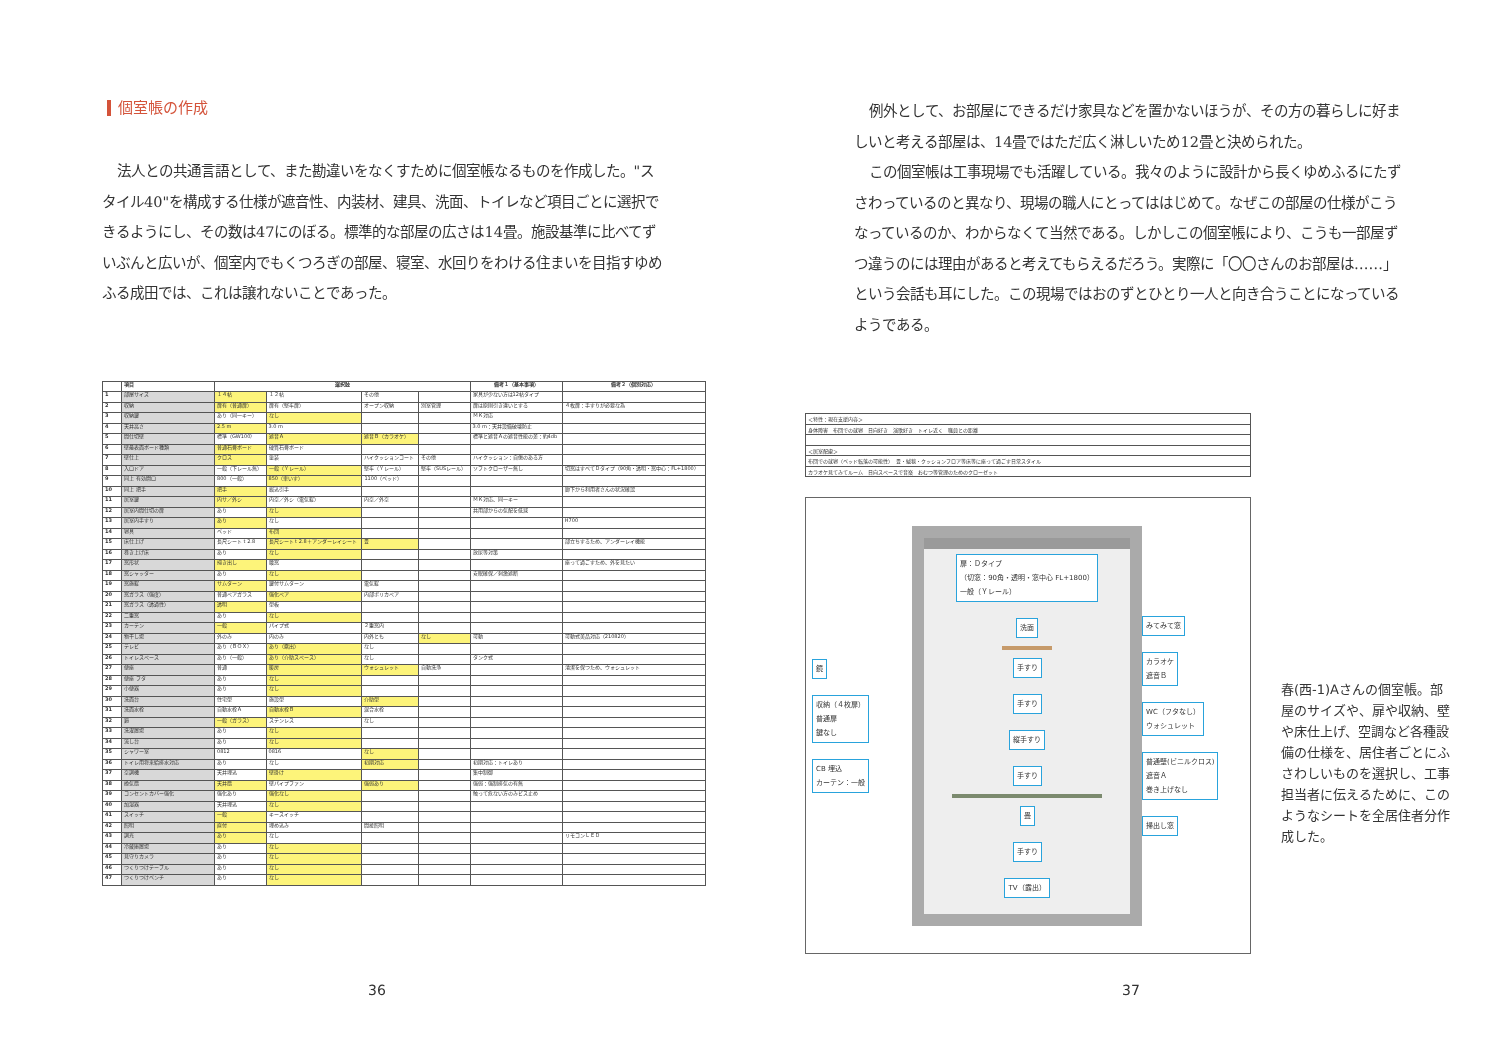個室帳の作成
法人との共通言語として、また勘違いをなくすために個室帳なるものを作成した。"スタイル40"を構成する仕様が遮音性、内装材、建具、洗面、トイレなど項目ごとに選択できるようにし、その数は47にのぼる。標準的な部屋の広さは14畳。施設基準に比べてずいぶんと広いが、個室内でもくつろぎの部屋、寝室、水回りをわける住まいを目指すゆめふる成田では、これは譲れないことであった。
| | 項目 | 選択肢 | | | | 備考１（基本事項） | 備考２（個別対応） |
| --- | --- | --- | --- | --- | --- | --- | --- |
| 1 | 部屋サイズ | １４帖 | １２帖 | その他 | | 家具が少ない方は12帖タイプ | |
| 2 | 収納 | 扉有（普通扉） | 扉有（堅牢扉） | オープン収納 | 別室管理 | 扉は原則引き違いとする | ４枚扉：手すりが必要な為 |
| 3 | 収納鍵 | あり（同一キー） | なし | | | ＭＫ対応 | |
| 4 | 天井高さ | 2.5 m | 3.0 m | | | 3.0 m：天井設備破壊防止 | |
| 5 | 間仕切壁 | 標準（GW100） | 遮音Ａ | 遮音Ｂ（カラオケ） | | 標準と遮音Ａの遮音性能の差：約4db | |
| 6 | 壁最表面ボード種類 | 普通石膏ボード | 硬質石膏ボード | | | | |
| 7 | 壁仕上 | クロス | 塗装 | ハイクッションコート | その他 | ハイクッション：自傷のある方 | |
| 8 | 入口ドア | 一般（下レール無） | 一般（Ｙレール） | 堅牢（Ｙレール） | 堅牢（SUSレール） | ソフトクローザー無し | 切窓はすべてＤタイプ（90角・透明・窓中心：FL+1800） |
| 9 | 同上 有効開口 | 800（一般） | 850（車いす） | 1100（ベッド） | | | |
| 10 | 同上 把手 | 把手 | 掘込引手 | | | | 廊下から利用者さんの状況確認 |
| 11 | 居室鍵 | 内サ／外シ | 内空／外シ（電気錠） | 内空／外空 | | ＭＫ対応、同一キー | |
| 12 | 居室内間仕切の扉 | あり | なし | | | 共用部からの気配を低減 | |
| 13 | 居室内手すり | あり | なし | | | | H700 |
| 14 | 寝具 | ベッド | 布団 | | | | |
| 15 | 床仕上げ | 長尺シート t 2.8 | 長尺シート t 2.8＋アンダーレイシート | 畳 | | | 部立ちするため、アンダーレイ機能 |
| 16 | 巻き上げ床 | あり | なし | | | 放尿等対策 | |
| 17 | 窓形状 | 掃き出し | 腰窓 | | | | 座って過ごすため、外を見たい |
| 18 | 窓シャッター | あり | なし | | | 安眠確保／刺激遮断 | |
| 19 | 窓施錠 | サムターン | 鍵付サムターン | 電気錠 | | | |
| 20 | 窓ガラス（強度） | 普通ペアガラス | 強化ペア | 内部ポリカペア | | | |
| 21 | 窓ガラス（透過性） | 透明 | 型板 | | | | |
| 22 | 二重窓 | あり | なし | | | | |
| 23 | カーテン | 一般 | パイプ式 | ２重窓内 | | | |
| 24 | 物干し場 | 外のみ | 内のみ | 内外とも | なし | 可動 | 可動式美品対応（210820） |
| 25 | テレビ | あり（ＢＯＸ） | あり（露出） | なし | | | |
| 26 | トイレスペース | あり（一般） | あり（介助スペース） | なし | | タンク式 | |
| 27 | 便座 | 普通 | 暖房 | ウォシュレット | 自動洗浄 | | 清潔を保つため、ウォシュレット |
| 28 | 便座 フタ | あり | なし | | | | |
| 29 | 小便器 | あり | なし | | | | |
| 30 | 洗面台 | 住宅型 | 施設型 | 介助型 | | | |
| 31 | 洗面水栓 | 自動水栓Ａ | 自動水栓Ｂ | 混合水栓 | | | |
| 32 | 鏡 | 一般（ガラス） | ステンレス | なし | | | |
| 33 | 洗濯置場 | あり | なし | | | | |
| 34 | 流し台 | あり | なし | | | | |
| 35 | シャワー室 | 0812 | 0816 | なし | | | |
| 36 | トイレ用将来給排水対応 | あり | なし | 初期対応 | | 初期対応：トイレあり | |
| 37 | 空調機 | 天井埋込 | 壁掛け | | | 集中制御 | |
| 38 | 換気扇 | 天井扇 | 壁パイプファン | 強弱あり | | 強弱：強制排気の有無 | |
| 39 | コンセントカバー強化 | 強化あり | 強化なし | | | 触って危ない方のみビス止め | |
| 40 | 加湿器 | 天井埋込 | なし | | | | |
| 41 | スイッチ | 一般 | キースイッチ | | | | |
| 42 | 照明 | 直付 | 埋め込み | 間接照明 | | | |
| 43 | 調光 | あり | なし | | | | リモコンＬＥＤ |
| 44 | 冷蔵庫置場 | あり | なし | | | | |
| 45 | 見守りカメラ | あり | なし | | | | |
| 46 | つくりつけテーブル | あり | なし | | | | |
| 47 | つくりつけベンチ | あり | なし | | | | |
36
例外として、お部屋にできるだけ家具などを置かないほうが、その方の暮らしに好ましいと考える部屋は、14畳ではただ広く淋しいため12畳と決められた。
この個室帳は工事現場でも活躍している。我々のように設計から長くゆめふるにたずさわっているのと異なり、現場の職人にとってははじめて。なぜこの部屋の仕様がこうなっているのか、わからなくて当然である。しかしこの個室帳により、こうも一部屋ずつ違うのには理由があると考えてもらえるだろう。実際に「〇〇さんのお部屋は……」という会話も耳にした。この現場ではおのずとひとり一人と向き合うことになっているようである。
| ＜特性：現在支援内容＞ |
| 身体障害 布団での就寝 日向好き 演歌好き トイレ近く 職員との距離 |
| ＜居室配慮＞ |
| 布団での就寝（ベッド転落の可能性） 畳・絨毯・クッションフロア等床等に座って過ごす日常スタイル |
| カラオケ見てみてルーム 日向スペースで音楽 おむつ等管理のためのクローゼット |
鏡
収納（４枚扉）
普通扉
鍵なし
CB 埋込
カーテン：一般
扉：Ｄタイプ
（切窓：90角・透明・窓中心 FL+1800）
一般（Ｙレール）
洗面
手すり
手すり
縦手すり
手すり
畳
手すり
TV（露出）
みてみて窓
カラオケ
遮音Ｂ
WC（フタなし）
ウォシュレット
普通壁(ビニルクロス)
遮音Ａ
巻き上げなし
掃出し窓
春(西-1)Aさんの個室帳。部屋のサイズや、扉や収納、壁や床仕上げ、空調など各種設備の仕様を、居住者ごとにふさわしいものを選択し、工事担当者に伝えるために、このようなシートを全居住者分作成した。
37